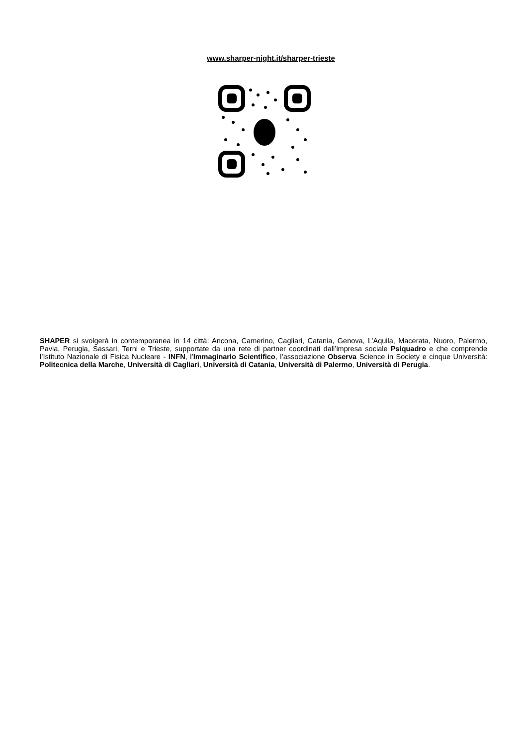www.sharper-night.it/sharper-trieste
SHAPER si svolgerà in contemporanea in 14 città: Ancona, Camerino, Cagliari, Catania, Genova, L’Aquila, Macerata, Nuoro, Palermo, Pavia, Perugia, Sassari, Terni e Trieste, supportate da una rete di partner coordinati dall’impresa sociale Psiquadro e che comprende l’Istituto Nazionale di Fisica Nucleare - INFN, l’Immaginario Scientifico, l’associazione Observa Science in Society e cinque Università: Politecnica della Marche, Università di Cagliari, Università di Catania, Università di Palermo, Università di Perugia.